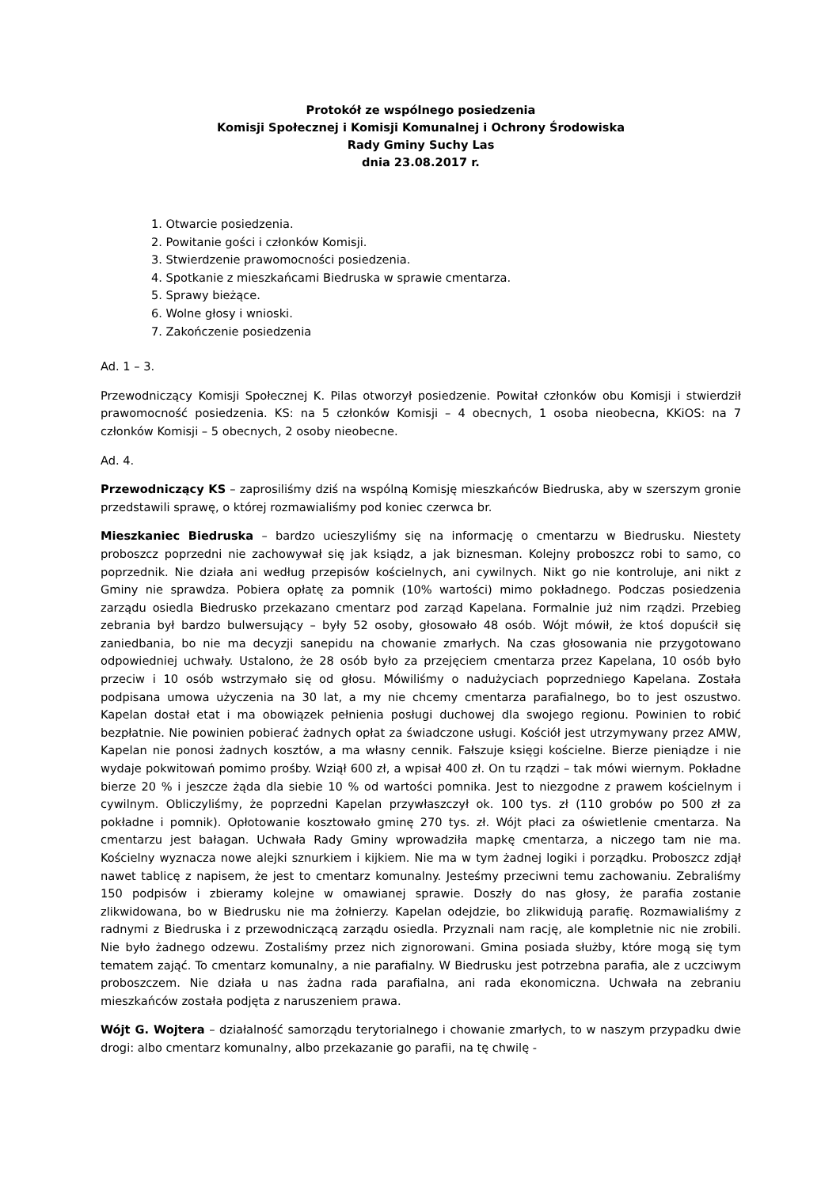Protokół ze wspólnego posiedzenia
Komisji Społecznej i Komisji Komunalnej i Ochrony Środowiska
Rady Gminy Suchy Las
dnia 23.08.2017 r.
1. Otwarcie posiedzenia.
2. Powitanie gości i członków Komisji.
3. Stwierdzenie prawomocności posiedzenia.
4. Spotkanie z mieszkańcami Biedruska w sprawie cmentarza.
5. Sprawy bieżące.
6. Wolne głosy i wnioski.
7. Zakończenie posiedzenia
Ad. 1 – 3.
Przewodniczący Komisji Społecznej K. Pilas otworzył posiedzenie. Powitał członków obu Komisji i stwierdził prawomocność posiedzenia. KS: na 5 członków Komisji – 4 obecnych, 1 osoba nieobecna, KKiOS: na 7 członków Komisji – 5 obecnych, 2 osoby nieobecne.
Ad. 4.
Przewodniczący KS – zaprosiliśmy dziś na wspólną Komisję mieszkańców Biedruska, aby w szerszym gronie przedstawili sprawę, o której rozmawialiśmy pod koniec czerwca br.
Mieszkaniec Biedruska – bardzo ucieszyliśmy się na informację o cmentarzu w Biedrusku. Niestety proboszcz poprzedni nie zachowywał się jak ksiądz, a jak biznesman. Kolejny proboszcz robi to samo, co poprzednik. Nie działa ani według przepisów kościelnych, ani cywilnych. Nikt go nie kontroluje, ani nikt z Gminy nie sprawdza. Pobiera opłatę za pomnik (10% wartości) mimo pokładnego. Podczas posiedzenia zarządu osiedla Biedrusko przekazano cmentarz pod zarząd Kapelana. Formalnie już nim rządzi. Przebieg zebrania był bardzo bulwersujący – były 52 osoby, głosowało 48 osób. Wójt mówił, że ktoś dopuścił się zaniedbania, bo nie ma decyzji sanepidu na chowanie zmarłych. Na czas głosowania nie przygotowano odpowiedniej uchwały. Ustalono, że 28 osób było za przejęciem cmentarza przez Kapelana, 10 osób było przeciw i 10 osób wstrzymało się od głosu. Mówiliśmy o nadużyciach poprzedniego Kapelana. Została podpisana umowa użyczenia na 30 lat, a my nie chcemy cmentarza parafialnego, bo to jest oszustwo. Kapelan dostał etat i ma obowiązek pełnienia posługi duchowej dla swojego regionu. Powinien to robić bezpłatnie. Nie powinien pobierać żadnych opłat za świadczone usługi. Kościół jest utrzymywany przez AMW, Kapelan nie ponosi żadnych kosztów, a ma własny cennik. Fałszuje księgi kościelne. Bierze pieniądze i nie wydaje pokwitowań pomimo prośby. Wziął 600 zł, a wpisał 400 zł. On tu rządzi – tak mówi wiernym. Pokładne bierze 20 % i jeszcze żąda dla siebie 10 % od wartości pomnika. Jest to niezgodne z prawem kościelnym i cywilnym. Obliczyliśmy, że poprzedni Kapelan przywłaszczył ok. 100 tys. zł (110 grobów po 500 zł za pokładne i pomnik). Opłotowanie kosztowało gminę 270 tys. zł. Wójt płaci za oświetlenie cmentarza. Na cmentarzu jest bałagan. Uchwała Rady Gminy wprowadziła mapkę cmentarza, a niczego tam nie ma. Kościelny wyznacza nowe alejki sznurkiem i kijkiem. Nie ma w tym żadnej logiki i porządku. Proboszcz zdjął nawet tablicę z napisem, że jest to cmentarz komunalny. Jesteśmy przeciwni temu zachowaniu. Zebraliśmy 150 podpisów i zbieramy kolejne w omawianej sprawie. Doszły do nas głosy, że parafia zostanie zlikwidowana, bo w Biedrusku nie ma żołnierzy. Kapelan odejdzie, bo zlikwidują parafię. Rozmawialiśmy z radnymi z Biedruska i z przewodniczącą zarządu osiedla. Przyznali nam rację, ale kompletnie nic nie zrobili. Nie było żadnego odzewu. Zostaliśmy przez nich zignorowani. Gmina posiada służby, które mogą się tym tematem zająć. To cmentarz komunalny, a nie parafialny. W Biedrusku jest potrzebna parafia, ale z uczciwym proboszczem. Nie działa u nas żadna rada parafialna, ani rada ekonomiczna. Uchwała na zebraniu mieszkańców została podjęta z naruszeniem prawa.
Wójt G. Wojtera – działalność samorządu terytorialnego i chowanie zmarłych, to w naszym przypadku dwie drogi: albo cmentarz komunalny, albo przekazanie go parafii, na tę chwilę -